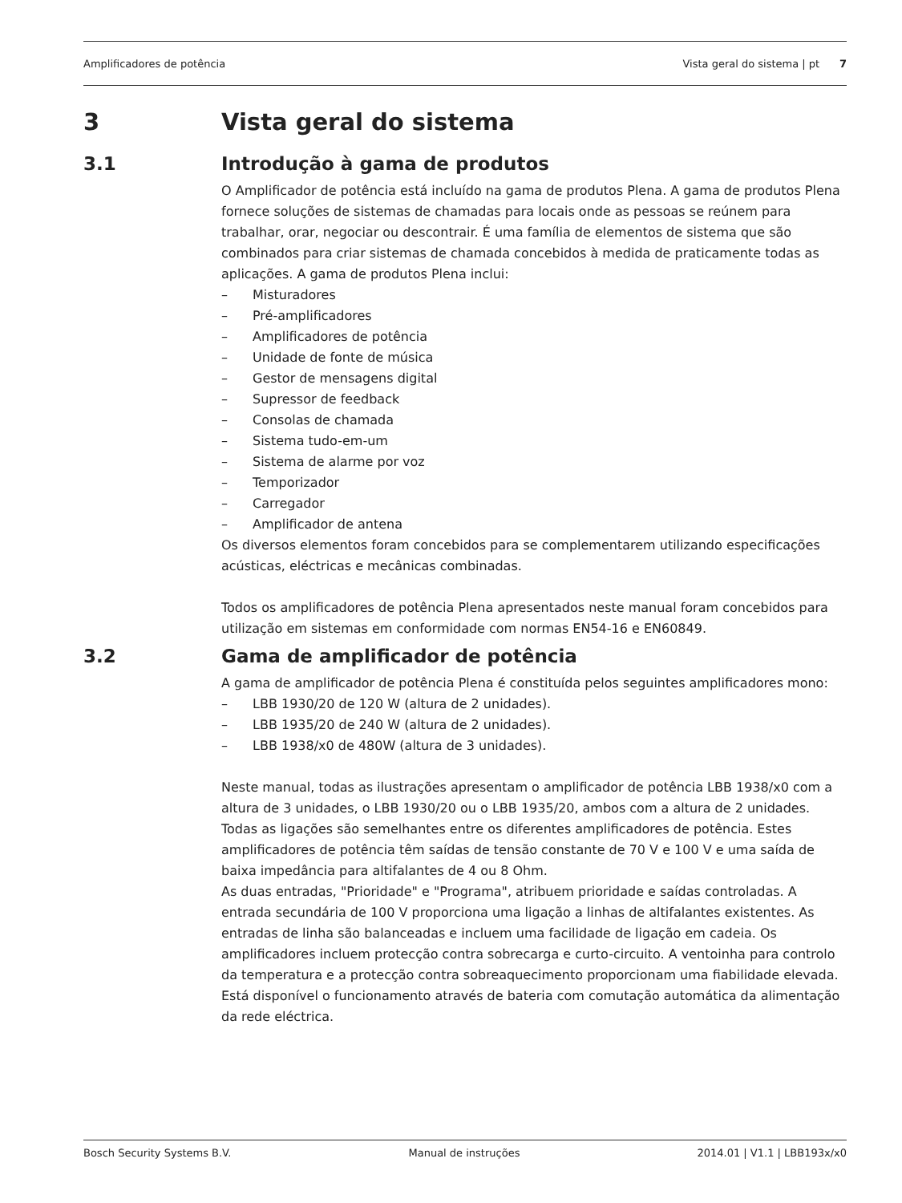Amplificadores de potência Vista geral do sistema | pt 7
3 Vista geral do sistema
3.1 Introdução à gama de produtos
O Amplificador de potência está incluído na gama de produtos Plena. A gama de produtos Plena fornece soluções de sistemas de chamadas para locais onde as pessoas se reúnem para trabalhar, orar, negociar ou descontrair. É uma família de elementos de sistema que são combinados para criar sistemas de chamada concebidos à medida de praticamente todas as aplicações. A gama de produtos Plena inclui:
– Misturadores
– Pré-amplificadores
– Amplificadores de potência
– Unidade de fonte de música
– Gestor de mensagens digital
– Supressor de feedback
– Consolas de chamada
– Sistema tudo-em-um
– Sistema de alarme por voz
– Temporizador
– Carregador
– Amplificador de antena
Os diversos elementos foram concebidos para se complementarem utilizando especificações acústicas, eléctricas e mecânicas combinadas.
Todos os amplificadores de potência Plena apresentados neste manual foram concebidos para utilização em sistemas em conformidade com normas EN54-16 e EN60849.
3.2 Gama de amplificador de potência
A gama de amplificador de potência Plena é constituída pelos seguintes amplificadores mono:
– LBB 1930/20 de 120 W (altura de 2 unidades).
– LBB 1935/20 de 240 W (altura de 2 unidades).
– LBB 1938/x0 de 480W (altura de 3 unidades).
Neste manual, todas as ilustrações apresentam o amplificador de potência LBB 1938/x0 com a altura de 3 unidades, o LBB 1930/20 ou o LBB 1935/20, ambos com a altura de 2 unidades. Todas as ligações são semelhantes entre os diferentes amplificadores de potência. Estes amplificadores de potência têm saídas de tensão constante de 70 V e 100 V e uma saída de baixa impedância para altifalantes de 4 ou 8 Ohm.
As duas entradas, "Prioridade" e "Programa", atribuem prioridade e saídas controladas. A entrada secundária de 100 V proporciona uma ligação a linhas de altifalantes existentes. As entradas de linha são balanceadas e incluem uma facilidade de ligação em cadeia. Os amplificadores incluem protecção contra sobrecarga e curto-circuito. A ventoinha para controlo da temperatura e a protecção contra sobreaquecimento proporcionam uma fiabilidade elevada. Está disponível o funcionamento através de bateria com comutação automática da alimentação da rede eléctrica.
Bosch Security Systems B.V. Manual de instruções 2014.01 | V1.1 | LBB193x/x0